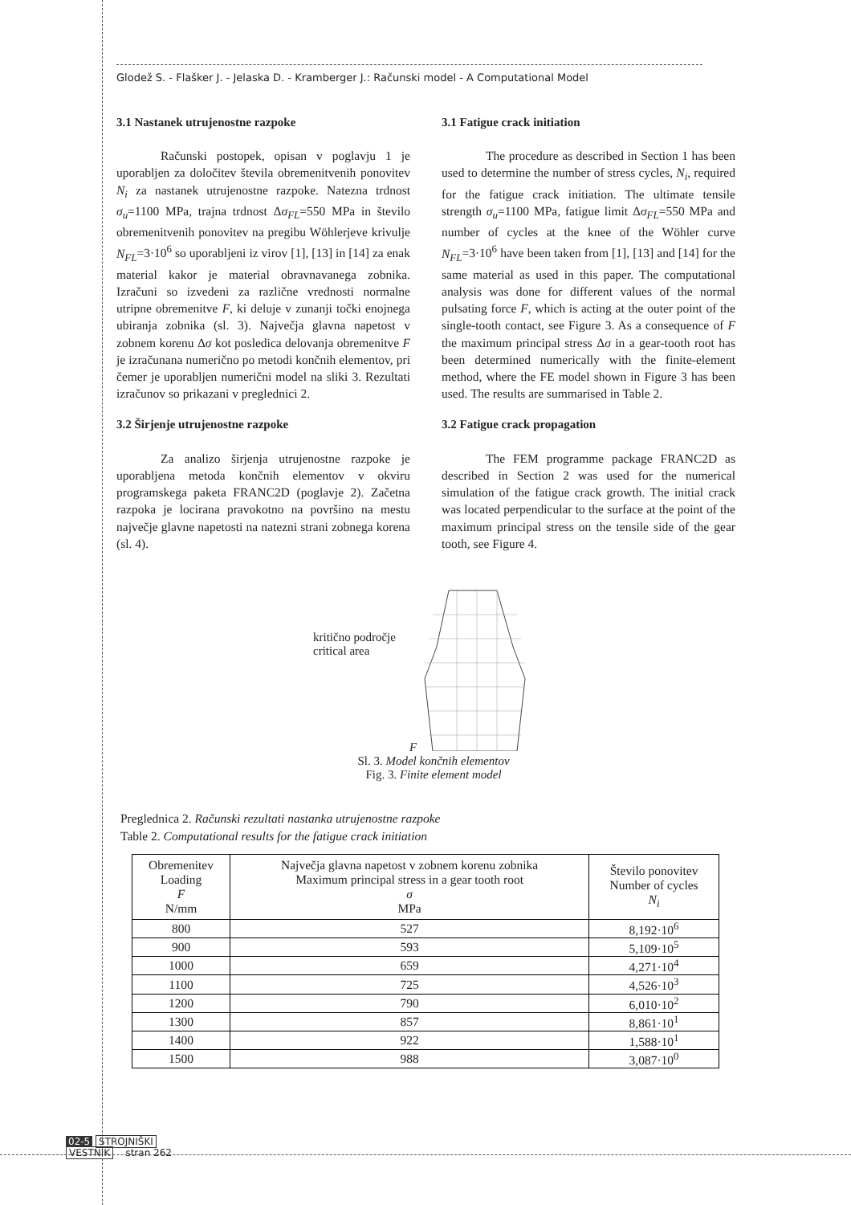Glodež S. - Flašker J. - Jelaska D. - Kramberger J.: Računski model - A Computational Model
3.1 Nastanek utrujenostne razpoke
Računski postopek, opisan v poglavju 1 je uporabljen za določitev števila obremenitvenih ponovitev N<sub>i</sub> za nastanek utrujenostne razpoke. Natezna trdnost σ<sub>u</sub>=1100 MPa, trajna trdnost Δσ<sub>FL</sub>=550 MPa in število obremenitvenih ponovitev na pregibu Wöhlerjeve krivulje N<sub>FL</sub>=3·10<sup>6</sup> so uporabljeni iz virov [1], [13] in [14] za enak material kakor je material obravnavanega zobnika. Izračuni so izvedeni za različne vrednosti normalne utripne obremenitve F, ki deluje v zunanji točki enojnega ubiranja zobnika (sl. 3). Največja glavna napetost v zobnem korenu Δσ kot posledica delovanja obremenitve F je izračunana numerično po metodi končnih elementov, pri čemer je uporabljen numerični model na sliki 3. Rezultati izračunov so prikazani v preglednici 2.
3.2 Širjenje utrujenostne razpoke
Za analizo širjenja utrujenostne razpoke je uporabljena metoda končnih elementov v okviru programskega paketa FRANC2D (poglavje 2). Začetna razpoka je locirana pravokotno na površino na mestu največje glavne napetosti na natezni strani zobnega korena (sl. 4).
3.1 Fatigue crack initiation
The procedure as described in Section 1 has been used to determine the number of stress cycles, N<sub>i</sub>, required for the fatigue crack initiation. The ultimate tensile strength σ<sub>u</sub>=1100 MPa, fatigue limit Δσ<sub>FL</sub>=550 MPa and number of cycles at the knee of the Wöhler curve N<sub>FL</sub>=3·10<sup>6</sup> have been taken from [1], [13] and [14] for the same material as used in this paper. The computational analysis was done for different values of the normal pulsating force F, which is acting at the outer point of the single-tooth contact, see Figure 3. As a consequence of F the maximum principal stress Δσ in a gear-tooth root has been determined numerically with the finite-element method, where the FE model shown in Figure 3 has been used. The results are summarised in Table 2.
3.2 Fatigue crack propagation
The FEM programme package FRANC2D as described in Section 2 was used for the numerical simulation of the fatigue crack growth. The initial crack was located perpendicular to the surface at the point of the maximum principal stress on the tensile side of the gear tooth, see Figure 4.
kritično področje
critical area
F
Sl. 3. Model končnih elementov
Fig. 3. Finite element model
Preglednica 2. Računski rezultati nastanka utrujenostne razpoke
Table 2. Computational results for the fatigue crack initiation
| Obremenitev Loading F N/mm | Največja glavna napetost v zobnem korenu zobnika Maximum principal stress in a gear tooth root σ MPa | Število ponovitev Number of cycles N<sub>i</sub> |
| --- | --- | --- |
| 800 | 527 | 8,192·10<sup>6</sup> |
| 900 | 593 | 5,109·10<sup>5</sup> |
| 1000 | 659 | 4,271·10<sup>4</sup> |
| 1100 | 725 | 4,526·10<sup>3</sup> |
| 1200 | 790 | 6,010·10<sup>2</sup> |
| 1300 | 857 | 8,861·10<sup>1</sup> |
| 1400 | 922 | 1,588·10<sup>1</sup> |
| 1500 | 988 | 3,087·10<sup>0</sup> |
02-5 STROJNIŠKI
VESTNIK stran 262